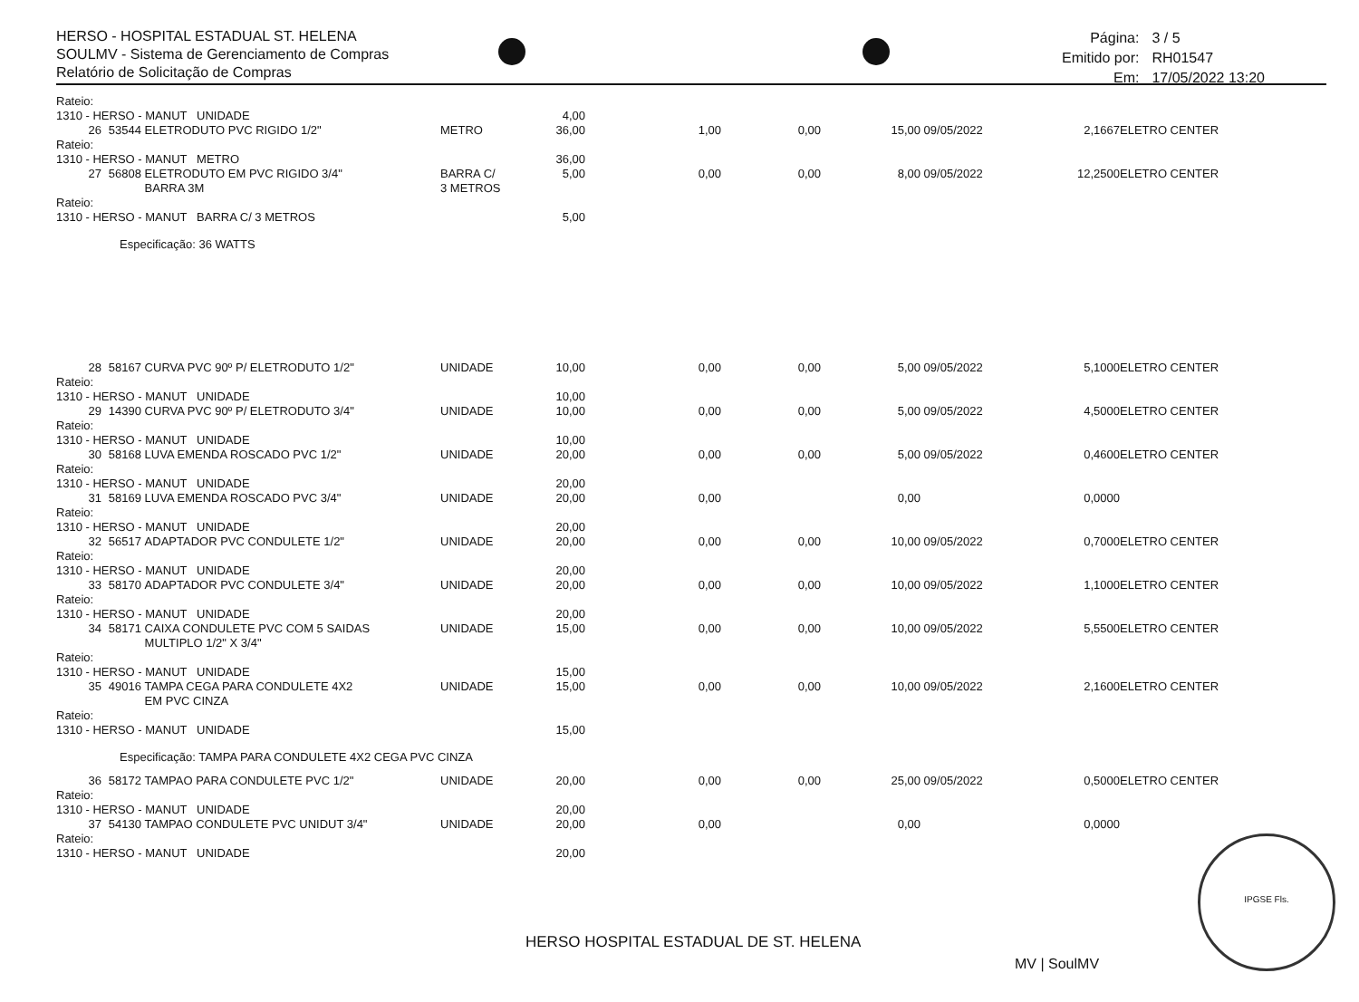HERSO - HOSPITAL ESTADUAL ST. HELENA
SOULMV - Sistema de Gerenciamento de Compras
Relatório de Solicitação de Compras
| Página: | 3 / 5 |
| Emitido por: | RH01547 |
| Em: | 17/05/2022 13:20 |
| Rateio: | | | | | | | | | | |
| 1310 - HERSO - MANUT UNIDADE | | | | 4,00 | | | | | | |
| 26 | 53544 | ELETRODUTO PVC RIGIDO 1/2" | METRO | 36,00 | 1,00 | 0,00 | 15,00 | 09/05/2022 | 2,1667 | ELETRO CENTER |
| Rateio: | | | | | | | | | | |
| 1310 - HERSO - MANUT METRO | | | | 36,00 | | | | | | |
| 27 | 56808 | ELETRODUTO EM PVC RIGIDO 3/4" BARRA 3M | BARRA C/ 3 METROS | 5,00 | 0,00 | 0,00 | 8,00 | 09/05/2022 | 12,2500 | ELETRO CENTER |
| Rateio: | | | | | | | | | | |
| 1310 - HERSO - MANUT BARRA C/ 3 METROS | | | | 5,00 | | | | | | |
| | Especificação: 36 WATTS | | | | | | | | | |
| 28 | 58167 | CURVA PVC 90º P/ ELETRODUTO 1/2" | UNIDADE | 10,00 | 0,00 | 0,00 | 5,00 | 09/05/2022 | 5,1000 | ELETRO CENTER |
| Rateio: | | | | | | | | | | |
| 1310 - HERSO - MANUT UNIDADE | | | | 10,00 | | | | | | |
| 29 | 14390 | CURVA PVC 90º P/ ELETRODUTO 3/4" | UNIDADE | 10,00 | 0,00 | 0,00 | 5,00 | 09/05/2022 | 4,5000 | ELETRO CENTER |
| Rateio: | | | | | | | | | | |
| 1310 - HERSO - MANUT UNIDADE | | | | 10,00 | | | | | | |
| 30 | 58168 | LUVA EMENDA ROSCADO PVC 1/2" | UNIDADE | 20,00 | 0,00 | 0,00 | 5,00 | 09/05/2022 | 0,4600 | ELETRO CENTER |
| Rateio: | | | | | | | | | | |
| 1310 - HERSO - MANUT UNIDADE | | | | 20,00 | | | | | | |
| 31 | 58169 | LUVA EMENDA ROSCADO PVC 3/4" | UNIDADE | 20,00 | 0,00 | | 0,00 | | 0,0000 | |
| Rateio: | | | | | | | | | | |
| 1310 - HERSO - MANUT UNIDADE | | | | 20,00 | | | | | | |
| 32 | 56517 | ADAPTADOR PVC CONDULETE 1/2" | UNIDADE | 20,00 | 0,00 | 0,00 | 10,00 | 09/05/2022 | 0,7000 | ELETRO CENTER |
| Rateio: | | | | | | | | | | |
| 1310 - HERSO - MANUT UNIDADE | | | | 20,00 | | | | | | |
| 33 | 58170 | ADAPTADOR PVC CONDULETE 3/4" | UNIDADE | 20,00 | 0,00 | 0,00 | 10,00 | 09/05/2022 | 1,1000 | ELETRO CENTER |
| Rateio: | | | | | | | | | | |
| 1310 - HERSO - MANUT UNIDADE | | | | 20,00 | | | | | | |
| 34 | 58171 | CAIXA CONDULETE PVC COM 5 SAIDAS MULTIPLO 1/2" X 3/4" | UNIDADE | 15,00 | 0,00 | 0,00 | 10,00 | 09/05/2022 | 5,5500 | ELETRO CENTER |
| Rateio: | | | | | | | | | | |
| 1310 - HERSO - MANUT UNIDADE | | | | 15,00 | | | | | | |
| 35 | 49016 | TAMPA CEGA PARA CONDULETE 4X2 EM PVC CINZA | UNIDADE | 15,00 | 0,00 | 0,00 | 10,00 | 09/05/2022 | 2,1600 | ELETRO CENTER |
| Rateio: | | | | | | | | | | |
| 1310 - HERSO - MANUT UNIDADE | | | | 15,00 | | | | | | |
| | Especificação: TAMPA PARA CONDULETE 4X2 CEGA PVC CINZA | | | | | | | | | |
| 36 | 58172 | TAMPAO PARA CONDULETE PVC 1/2" | UNIDADE | 20,00 | 0,00 | 0,00 | 25,00 | 09/05/2022 | 0,5000 | ELETRO CENTER |
| Rateio: | | | | | | | | | | |
| 1310 - HERSO - MANUT UNIDADE | | | | 20,00 | | | | | | |
| 37 | 54130 | TAMPAO CONDULETE PVC UNIDUT 3/4" | UNIDADE | 20,00 | 0,00 | | 0,00 | | 0,0000 | |
| Rateio: | | | | | | | | | | |
| 1310 - HERSO - MANUT UNIDADE | | | | 20,00 | | | | | | |
HERSO HOSPITAL ESTADUAL DE ST. HELENA
MV | SoulMV
IPGSE Fls.